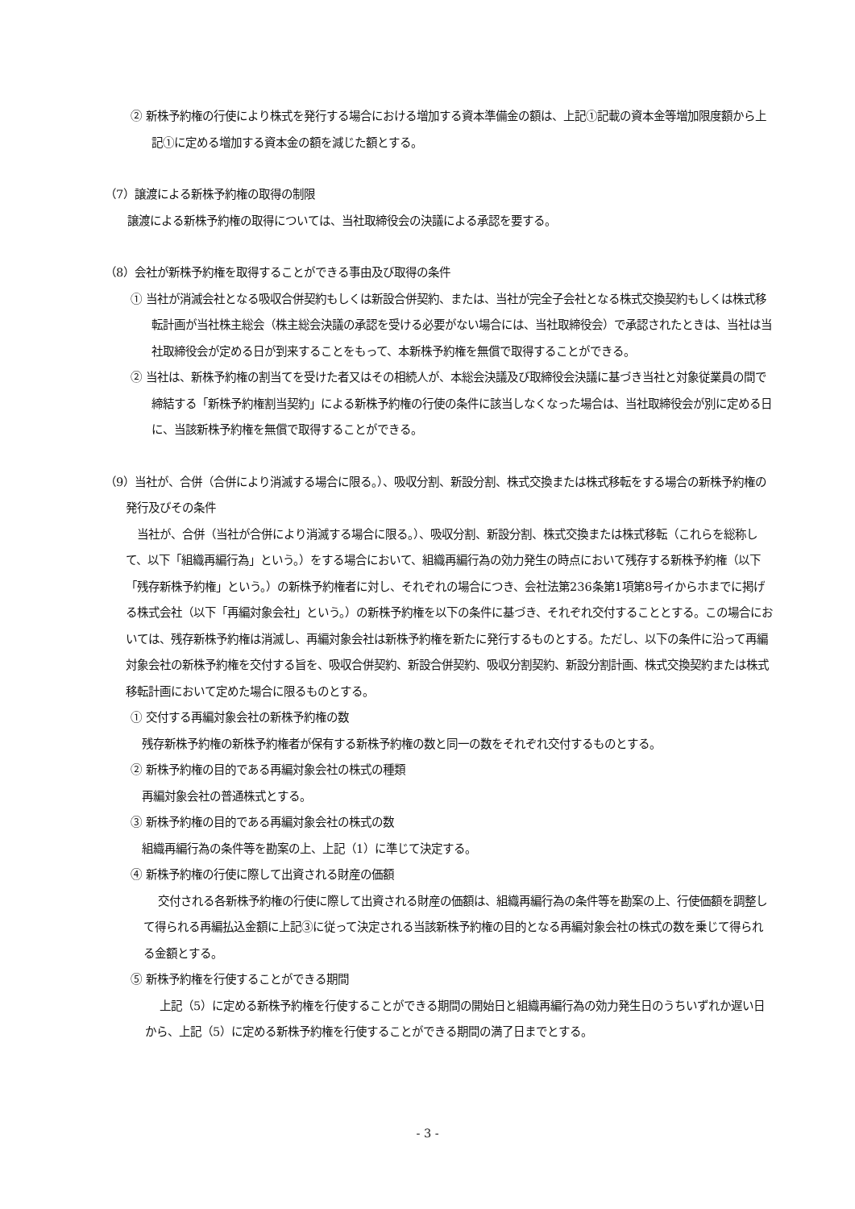② 新株予約権の行使により株式を発行する場合における増加する資本準備金の額は、上記①記載の資本金等増加限度額から上記①に定める増加する資本金の額を減じた額とする。
（7）譲渡による新株予約権の取得の制限
譲渡による新株予約権の取得については、当社取締役会の決議による承認を要する。
（8）会社が新株予約権を取得することができる事由及び取得の条件
① 当社が消滅会社となる吸収合併契約もしくは新設合併契約、または、当社が完全子会社となる株式交換契約もしくは株式移転計画が当社株主総会（株主総会決議の承認を受ける必要がない場合には、当社取締役会）で承認されたときは、当社は当社取締役会が定める日が到来することをもって、本新株予約権を無償で取得することができる。
② 当社は、新株予約権の割当てを受けた者又はその相続人が、本総会決議及び取締役会決議に基づき当社と対象従業員の間で締結する「新株予約権割当契約」による新株予約権の行使の条件に該当しなくなった場合は、当社取締役会が別に定める日に、当該新株予約権を無償で取得することができる。
（9）当社が、合併（合併により消滅する場合に限る。）、吸収分割、新設分割、株式交換または株式移転をする場合の新株予約権の発行及びその条件
当社が、合併（当社が合併により消滅する場合に限る。）、吸収分割、新設分割、株式交換または株式移転（これらを総称して、以下「組織再編行為」という。）をする場合において、組織再編行為の効力発生の時点において残存する新株予約権（以下「残存新株予約権」という。）の新株予約権者に対し、それぞれの場合につき、会社法第236条第1項第8号イからホまでに掲げる株式会社（以下「再編対象会社」という。）の新株予約権を以下の条件に基づき、それぞれ交付することとする。この場合においては、残存新株予約権は消滅し、再編対象会社は新株予約権を新たに発行するものとする。ただし、以下の条件に沿って再編対象会社の新株予約権を交付する旨を、吸収合併契約、新設合併契約、吸収分割契約、新設分割計画、株式交換契約または株式移転計画において定めた場合に限るものとする。
① 交付する再編対象会社の新株予約権の数
残存新株予約権の新株予約権者が保有する新株予約権の数と同一の数をそれぞれ交付するものとする。
② 新株予約権の目的である再編対象会社の株式の種類
再編対象会社の普通株式とする。
③ 新株予約権の目的である再編対象会社の株式の数
組織再編行為の条件等を勘案の上、上記（1）に準じて決定する。
④ 新株予約権の行使に際して出資される財産の価額
交付される各新株予約権の行使に際して出資される財産の価額は、組織再編行為の条件等を勘案の上、行使価額を調整して得られる再編払込金額に上記③に従って決定される当該新株予約権の目的となる再編対象会社の株式の数を乗じて得られる金額とする。
⑤ 新株予約権を行使することができる期間
上記（5）に定める新株予約権を行使することができる期間の開始日と組織再編行為の効力発生日のうちいずれか遅い日から、上記（5）に定める新株予約権を行使することができる期間の満了日までとする。
- 3 -